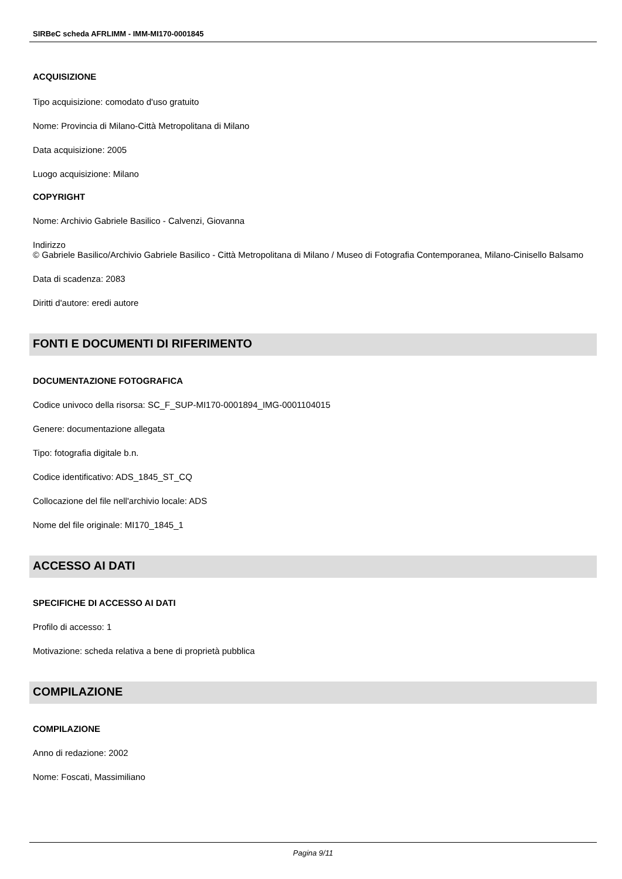SIRBeC scheda AFRLIMM - IMM-MI170-0001845
ACQUISIZIONE
Tipo acquisizione: comodato d'uso gratuito
Nome: Provincia di Milano-Città Metropolitana di Milano
Data acquisizione: 2005
Luogo acquisizione: Milano
COPYRIGHT
Nome: Archivio Gabriele Basilico - Calvenzi, Giovanna
Indirizzo
© Gabriele Basilico/Archivio Gabriele Basilico - Città Metropolitana di Milano / Museo di Fotografia Contemporanea, Milano-Cinisello Balsamo
Data di scadenza: 2083
Diritti d'autore: eredi autore
FONTI E DOCUMENTI DI RIFERIMENTO
DOCUMENTAZIONE FOTOGRAFICA
Codice univoco della risorsa: SC_F_SUP-MI170-0001894_IMG-0001104015
Genere: documentazione allegata
Tipo: fotografia digitale b.n.
Codice identificativo: ADS_1845_ST_CQ
Collocazione del file nell'archivio locale: ADS
Nome del file originale: MI170_1845_1
ACCESSO AI DATI
SPECIFICHE DI ACCESSO AI DATI
Profilo di accesso: 1
Motivazione: scheda relativa a bene di proprietà pubblica
COMPILAZIONE
COMPILAZIONE
Anno di redazione: 2002
Nome: Foscati, Massimiliano
Pagina 9/11